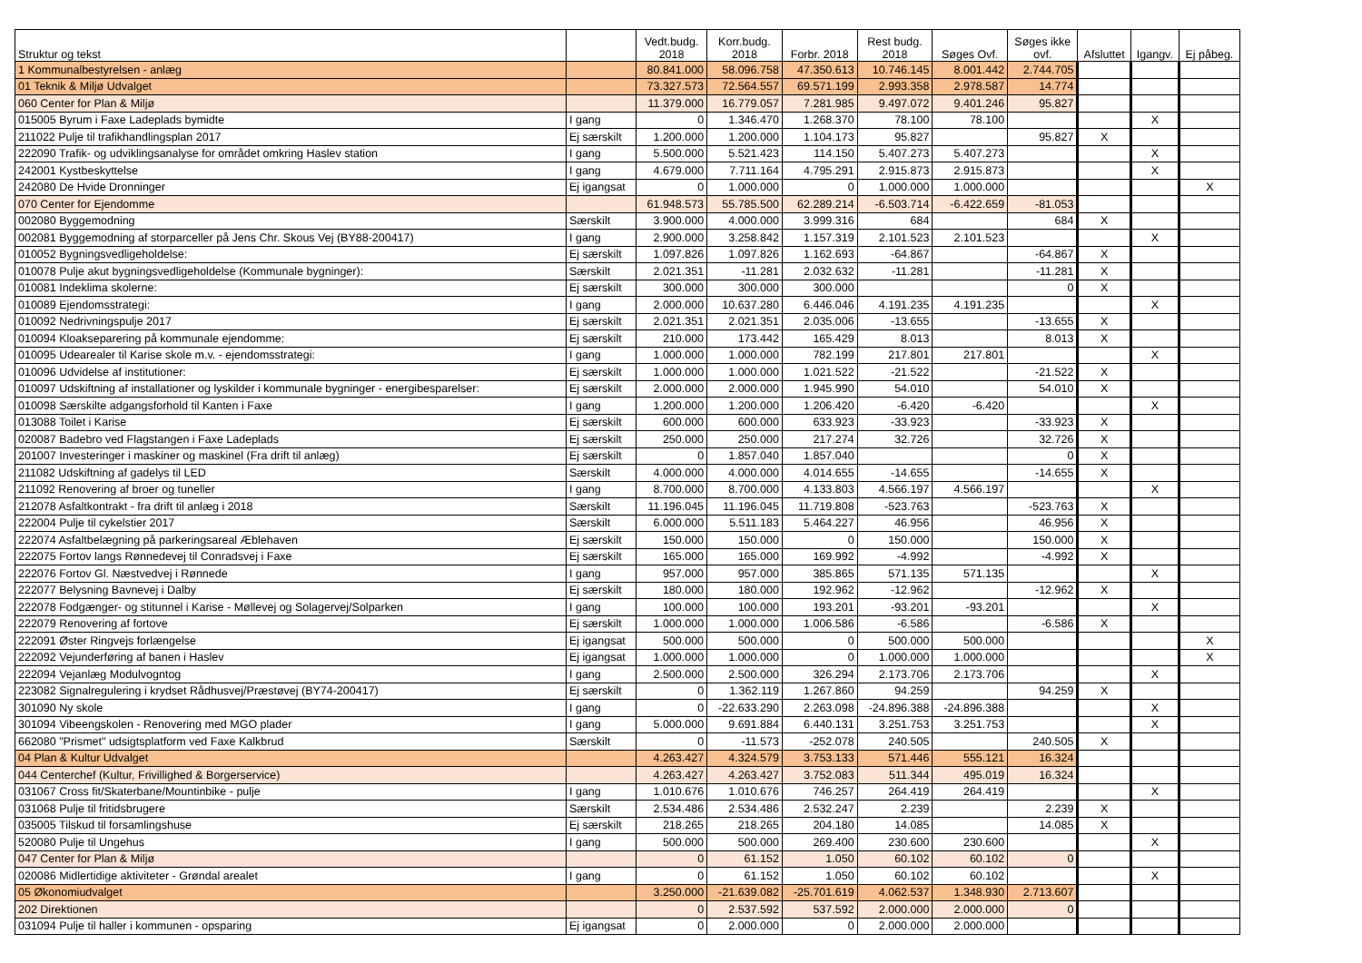| Struktur og tekst | | Vedt.budg. 2018 | Korr.budg. 2018 | Forbr. 2018 | Rest budg. 2018 | Søges Ovf. | Søges ikke ovf. | Afsluttet | Igangv. | Ej påbeg. |
| --- | --- | --- | --- | --- | --- | --- | --- | --- | --- | --- |
| 1 Kommunalbestyrelsen - anlæg | | 80.841.000 | 58.096.758 | 47.350.613 | 10.746.145 | 8.001.442 | 2.744.705 | | | |
| 01 Teknik & Miljø Udvalget | | 73.327.573 | 72.564.557 | 69.571.199 | 2.993.358 | 2.978.587 | 14.774 | | | |
| 060 Center for Plan & Miljø | | 11.379.000 | 16.779.057 | 7.281.985 | 9.497.072 | 9.401.246 | 95.827 | | | |
| 015005 Byrum i Faxe Ladeplads bymidte | I gang | 0 | 1.346.470 | 1.268.370 | 78.100 | 78.100 | | | X | |
| 211022 Pulje til trafikhandlingsplan 2017 | Ej særskilt | 1.200.000 | 1.200.000 | 1.104.173 | 95.827 | | 95.827 | X | | |
| 222090 Trafik- og udviklingsanalyse for området omkring Haslev station | I gang | 5.500.000 | 5.521.423 | 114.150 | 5.407.273 | 5.407.273 | | | X | |
| 242001 Kystbeskyttelse | I gang | 4.679.000 | 7.711.164 | 4.795.291 | 2.915.873 | 2.915.873 | | | X | |
| 242080 De Hvide Dronninger | Ej igangsat | 0 | 1.000.000 | 0 | 1.000.000 | 1.000.000 | | | | X |
| 070 Center for Ejendomme | | 61.948.573 | 55.785.500 | 62.289.214 | -6.503.714 | -6.422.659 | -81.053 | | | |
| 002080 Byggemodning | Særskilt | 3.900.000 | 4.000.000 | 3.999.316 | 684 | | 684 | X | | |
| 002081 Byggemodning af storparceller på Jens Chr. Skous Vej (BY88-200417) | I gang | 2.900.000 | 3.258.842 | 1.157.319 | 2.101.523 | 2.101.523 | | | X | |
| 010052 Bygningsvedligeholdelse: | Ej særskilt | 1.097.826 | 1.097.826 | 1.162.693 | -64.867 | | -64.867 | X | | |
| 010078 Pulje akut bygningsvedligeholdelse (Kommunale bygninger): | Særskilt | 2.021.351 | -11.281 | 2.032.632 | -11.281 | | -11.281 | X | | |
| 010081 Indeklima skolerne: | Ej særskilt | 300.000 | 300.000 | 300.000 | | | 0 | X | | |
| 010089 Ejendomsstrategi: | I gang | 2.000.000 | 10.637.280 | 6.446.046 | 4.191.235 | 4.191.235 | | | X | |
| 010092 Nedrivningspulje 2017 | Ej særskilt | 2.021.351 | 2.021.351 | 2.035.006 | -13.655 | | -13.655 | X | | |
| 010094 Kloakseparering på kommunale ejendomme: | Ej særskilt | 210.000 | 173.442 | 165.429 | 8.013 | | 8.013 | X | | |
| 010095 Udearealer til Karise skole m.v. - ejendomsstrategi: | I gang | 1.000.000 | 1.000.000 | 782.199 | 217.801 | 217.801 | | | X | |
| 010096 Udvidelse af institutioner: | Ej særskilt | 1.000.000 | 1.000.000 | 1.021.522 | -21.522 | | -21.522 | X | | |
| 010097 Udskiftning af installationer og lyskilder i kommunale bygninger - energibesparelser: | Ej særskilt | 2.000.000 | 2.000.000 | 1.945.990 | 54.010 | | 54.010 | X | | |
| 010098 Særskilte adgangsforhold til Kanten i Faxe | I gang | 1.200.000 | 1.200.000 | 1.206.420 | -6.420 | -6.420 | | | X | |
| 013088 Toilet i Karise | Ej særskilt | 600.000 | 600.000 | 633.923 | -33.923 | | -33.923 | X | | |
| 020087 Badebro ved Flagstangen i Faxe Ladeplads | Ej særskilt | 250.000 | 250.000 | 217.274 | 32.726 | | 32.726 | X | | |
| 201007 Investeringer i maskiner og maskinel (Fra drift til anlæg) | Ej særskilt | 0 | 1.857.040 | 1.857.040 | | | 0 | X | | |
| 211082 Udskiftning af gadelys til LED | Særskilt | 4.000.000 | 4.000.000 | 4.014.655 | -14.655 | | -14.655 | X | | |
| 211092 Renovering af broer og tuneller | I gang | 8.700.000 | 8.700.000 | 4.133.803 | 4.566.197 | 4.566.197 | | | X | |
| 212078 Asfaltkontrakt - fra drift til anlæg i 2018 | Særskilt | 11.196.045 | 11.196.045 | 11.719.808 | -523.763 | | -523.763 | X | | |
| 222004 Pulje til cykelstier 2017 | Særskilt | 6.000.000 | 5.511.183 | 5.464.227 | 46.956 | | 46.956 | X | | |
| 222074 Asfaltbelægning på parkeringsareal Æblehaven | Ej særskilt | 150.000 | 150.000 | 0 | 150.000 | | 150.000 | X | | |
| 222075 Fortov langs Rønnedevej til Conradsvej i Faxe | Ej særskilt | 165.000 | 165.000 | 169.992 | -4.992 | | -4.992 | X | | |
| 222076 Fortov Gl. Næstvedvej i Rønnede | I gang | 957.000 | 957.000 | 385.865 | 571.135 | 571.135 | | | X | |
| 222077 Belysning Bavnevej i Dalby | Ej særskilt | 180.000 | 180.000 | 192.962 | -12.962 | | -12.962 | X | | |
| 222078 Fodgænger- og stitunnel i Karise - Møllevej og Solagervej/Solparken | I gang | 100.000 | 100.000 | 193.201 | -93.201 | -93.201 | | | X | |
| 222079 Renovering af fortove | Ej særskilt | 1.000.000 | 1.000.000 | 1.006.586 | -6.586 | | -6.586 | X | | |
| 222091 Øster Ringvejs forlængelse | Ej igangsat | 500.000 | 500.000 | 0 | 500.000 | 500.000 | | | | X |
| 222092 Vejunderføring af banen i Haslev | Ej igangsat | 1.000.000 | 1.000.000 | 0 | 1.000.000 | 1.000.000 | | | | X |
| 222094 Vejanlæg Modulvogntog | I gang | 2.500.000 | 2.500.000 | 326.294 | 2.173.706 | 2.173.706 | | | X | |
| 223082 Signalregulering i krydset Rådhusvej/Præstøvej (BY74-200417) | Ej særskilt | 0 | 1.362.119 | 1.267.860 | 94.259 | | 94.259 | X | | |
| 301090 Ny skole | I gang | 0 | -22.633.290 | 2.263.098 | -24.896.388 | -24.896.388 | | | X | |
| 301094 Vibeengskolen - Renovering med MGO plader | I gang | 5.000.000 | 9.691.884 | 6.440.131 | 3.251.753 | 3.251.753 | | | X | |
| 662080 "Prismet" udsigtsplatform ved Faxe Kalkbrud | Særskilt | 0 | -11.573 | -252.078 | 240.505 | | 240.505 | X | | |
| 04 Plan & Kultur Udvalget | | 4.263.427 | 4.324.579 | 3.753.133 | 571.446 | 555.121 | 16.324 | | | |
| 044 Centerchef (Kultur, Frivillighed & Borgerservice) | | 4.263.427 | 4.263.427 | 3.752.083 | 511.344 | 495.019 | 16.324 | | | |
| 031067 Cross fit/Skaterbane/Mountinbike - pulje | I gang | 1.010.676 | 1.010.676 | 746.257 | 264.419 | 264.419 | | | X | |
| 031068 Pulje til fritidsbrugere | Særskilt | 2.534.486 | 2.534.486 | 2.532.247 | 2.239 | | 2.239 | X | | |
| 035005 Tilskud til forsamlingshuse | Ej særskilt | 218.265 | 218.265 | 204.180 | 14.085 | | 14.085 | X | | |
| 520080 Pulje til Ungehus | I gang | 500.000 | 500.000 | 269.400 | 230.600 | 230.600 | | | X | |
| 047 Center for Plan & Miljø | | 0 | 61.152 | 1.050 | 60.102 | 60.102 | 0 | | | |
| 020086 Midlertidige aktiviteter - Grøndal arealet | I gang | 0 | 61.152 | 1.050 | 60.102 | 60.102 | | | X | |
| 05 Økonomiudvalget | | 3.250.000 | -21.639.082 | -25.701.619 | 4.062.537 | 1.348.930 | 2.713.607 | | | |
| 202 Direktionen | | 0 | 2.537.592 | 537.592 | 2.000.000 | 2.000.000 | 0 | | | |
| 031094 Pulje til haller i kommunen - opsparing | Ej igangsat | 0 | 2.000.000 | 0 | 2.000.000 | 2.000.000 | | | | |